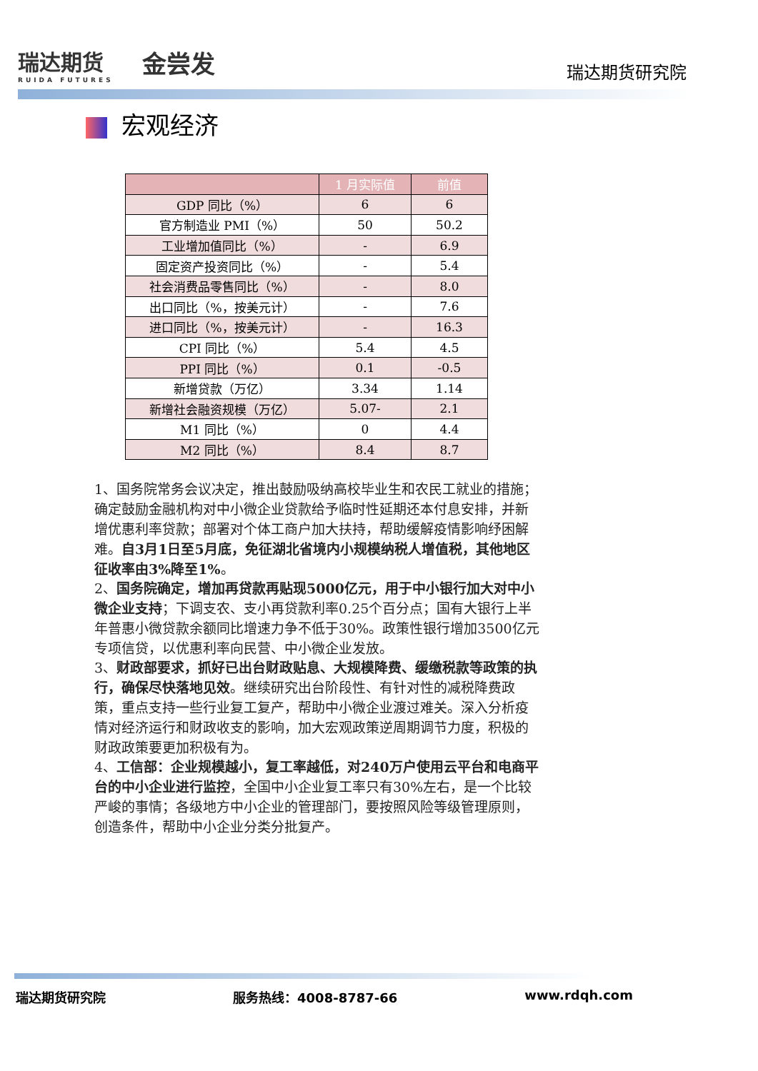瑞达期货
RUIDA FUTURES
金尝发
瑞达期货研究院
宏观经济
| | 1 月实际值 | 前值 |
| --- | --- | --- |
| GDP 同比（%） | 6 | 6 |
| 官方制造业 PMI（%） | 50 | 50.2 |
| 工业增加值同比（%） | - | 6.9 |
| 固定资产投资同比（%） | - | 5.4 |
| 社会消费品零售同比（%） | - | 8.0 |
| 出口同比（%，按美元计） | - | 7.6 |
| 进口同比（%，按美元计） | - | 16.3 |
| CPI 同比（%） | 5.4 | 4.5 |
| PPI 同比（%） | 0.1 | -0.5 |
| 新增贷款（万亿） | 3.34 | 1.14 |
| 新增社会融资规模（万亿） | 5.07- | 2.1 |
| M1 同比（%） | 0 | 4.4 |
| M2 同比（%） | 8.4 | 8.7 |
1、国务院常务会议决定，推出鼓励吸纳高校毕业生和农民工就业的措施；确定鼓励金融机构对中小微企业贷款给予临时性延期还本付息安排，并新增优惠利率贷款；部署对个体工商户加大扶持，帮助缓解疫情影响纾困解难。自3月1日至5月底，免征湖北省境内小规模纳税人增值税，其他地区征收率由3%降至1%。
2、国务院确定，增加再贷款再贴现5000亿元，用于中小银行加大对中小微企业支持；下调支农、支小再贷款利率0.25个百分点；国有大银行上半年普惠小微贷款余额同比增速力争不低于30%。政策性银行增加3500亿元专项信贷，以优惠利率向民营、中小微企业发放。
3、财政部要求，抓好已出台财政贴息、大规模降费、缓缴税款等政策的执行，确保尽快落地见效。继续研究出台阶段性、有针对性的减税降费政策，重点支持一些行业复工复产，帮助中小微企业渡过难关。深入分析疫情对经济运行和财政收支的影响，加大宏观政策逆周期调节力度，积极的财政政策要更加积极有为。
4、工信部：企业规模越小，复工率越低，对240万户使用云平台和电商平台的中小企业进行监控，全国中小企业复工率只有30%左右，是一个比较严峻的事情；各级地方中小企业的管理部门，要按照风险等级管理原则，创造条件，帮助中小企业分类分批复产。
瑞达期货研究院 服务热线：4008-8787-66 www.rdqh.com